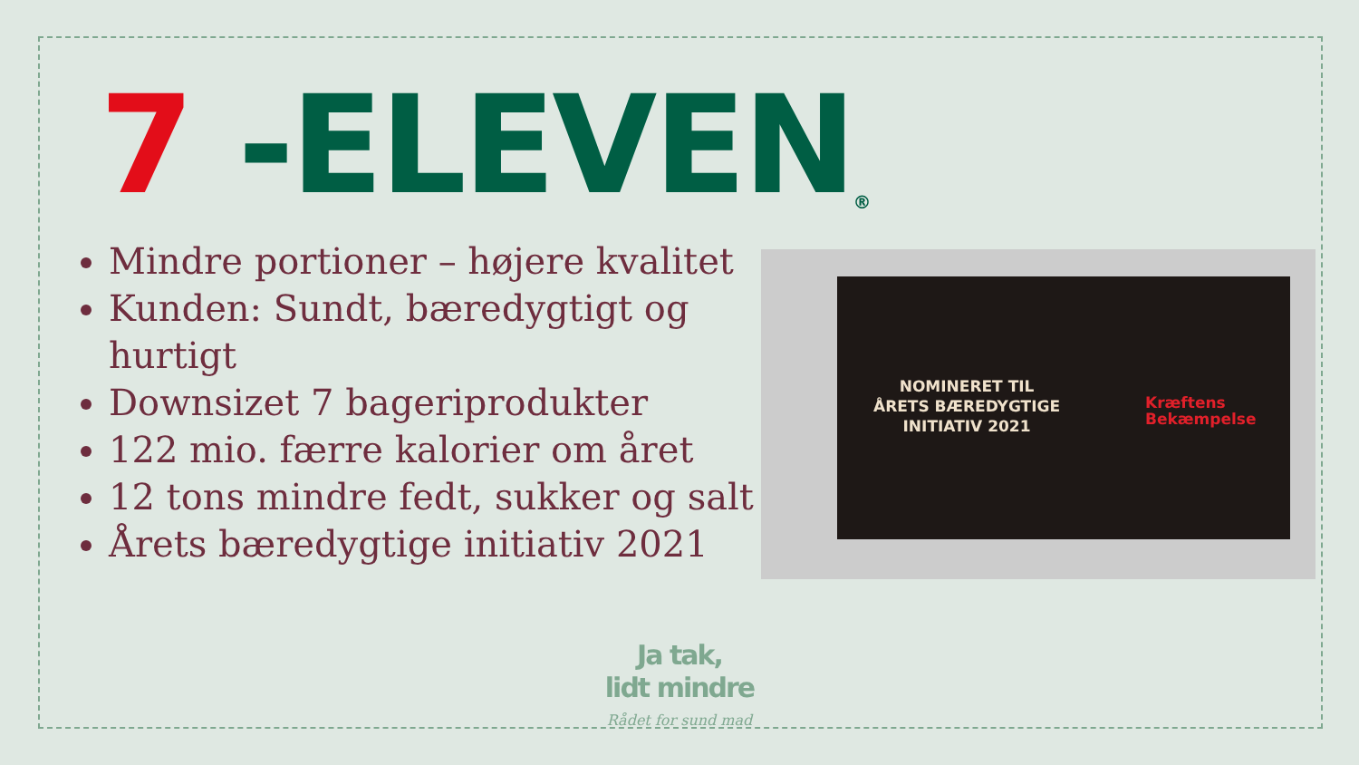7 -ELEVEN ®
Mindre portioner – højere kvalitet
Kunden: Sundt, bæredygtigt og hurtigt
Downsizet 7 bageriprodukter
122 mio. færre kalorier om året
12 tons mindre fedt, sukker og salt
Årets bæredygtige initiativ 2021
NOMINERET TIL
ÅRETS BÆREDYGTIGE
INITIATIV 2021
Kræftens
Bekæmpelse
Ja tak,
lidt mindre
Rådet for sund mad